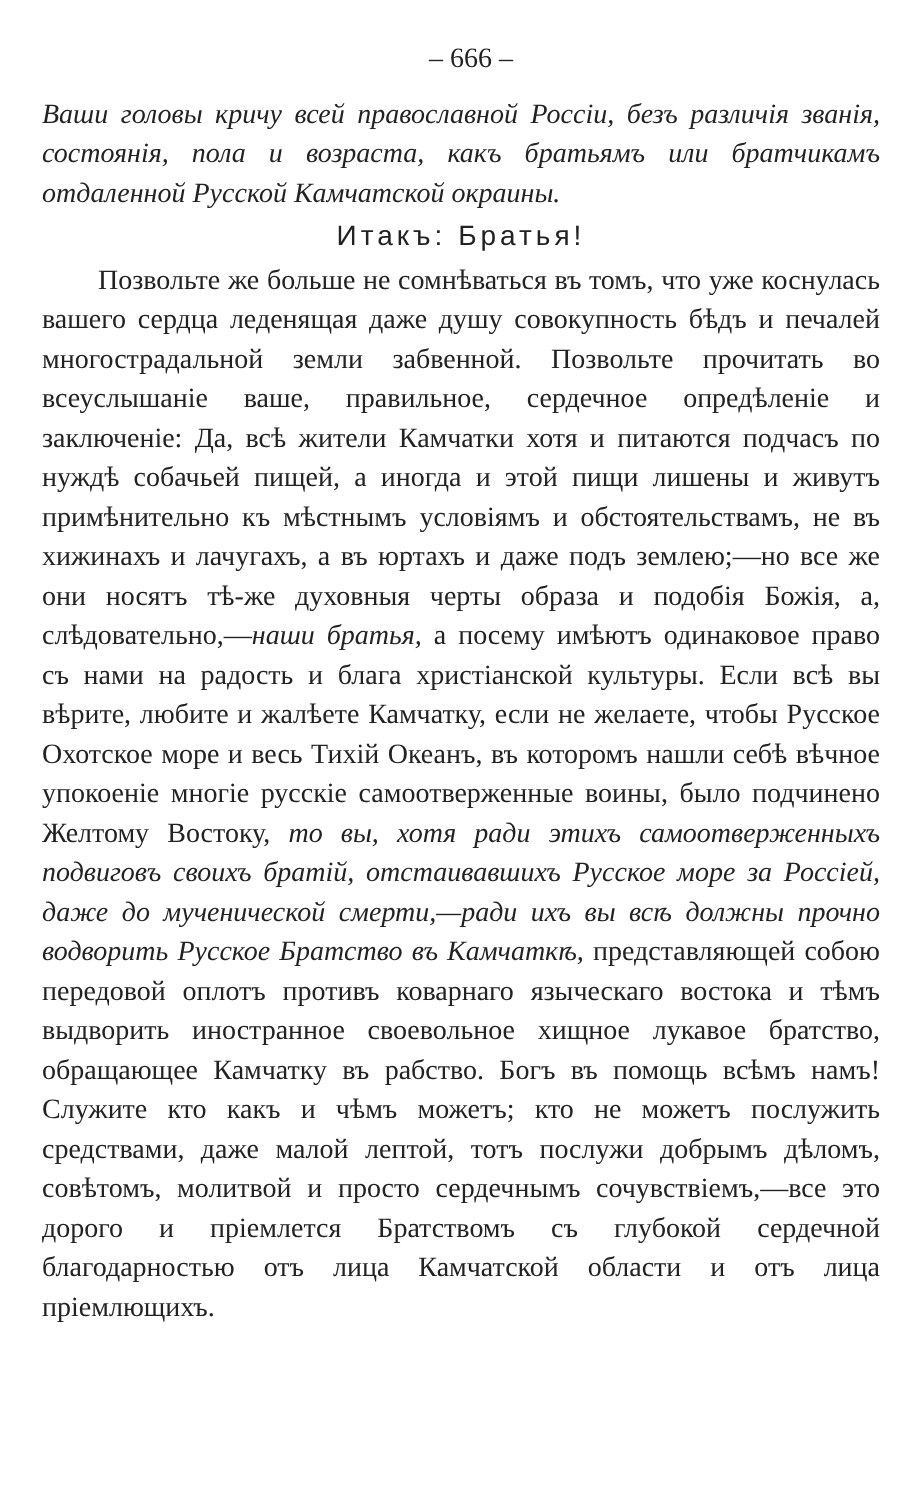– 666 –
Ваши головы кричу всей православной Россіи, безъ различія званія, состоянія, пола и возраста, какъ братьямъ или братчикамъ отдаленной Русской Камчатской окраины.
Итакъ: Братья!
Позвольте же больше не сомнѣваться въ томъ, что уже коснулась вашего сердца леденящая даже душу совокупность бѣдъ и печалей многострадальной земли забвенной. Позвольте прочитать во всеуслышаніе ваше, правильное, сердечное опредѣленіе и заключеніе: Да, всѣ жители Камчатки хотя и питаются подчасъ по нуждѣ собачьей пищей, а иногда и этой пищи лишены и живутъ примѣнительно къ мѣстнымъ условіямъ и обстоятельствамъ, не въ хижинахъ и лачугахъ, а въ юртахъ и даже подъ землею;—но все же они носятъ тѣ-же духовныя черты образа и подобія Божія, а, слѣдовательно,—наши братья, а посему имѣютъ одинаковое право съ нами на радость и блага христіанской культуры. Если всѣ вы вѣрите, любите и жалѣете Камчатку, если не желаете, чтобы Русское Охотское море и весь Тихій Океанъ, въ которомъ нашли себѣ вѣчное упокоеніе многіе русскіе самоотверженные воины, было подчинено Желтому Востоку, то вы, хотя ради этихъ самоотверженныхъ подвиговъ своихъ братій, отстаивавшихъ Русское море за Россіей, даже до мученической смерти,—ради ихъ вы всѣ должны прочно водворить Русское Братство въ Камчаткѣ, представляющей собою передовой оплотъ противъ коварнаго языческаго востока и тѣмъ выдворить иностранное своевольное хищное лукавое братство, обращающее Камчатку въ рабство. Богъ въ помощь всѣмъ намъ! Служите кто какъ и чѣмъ можетъ; кто не можетъ послужить средствами, даже малой лептой, тотъ послужи добрымъ дѣломъ, совѣтомъ, молитвой и просто сердечнымъ сочувствіемъ,—все это дорого и пріемлется Братствомъ съ глубокой сердечной благодарностью отъ лица Камчатской области и отъ лица пріемлющихъ.